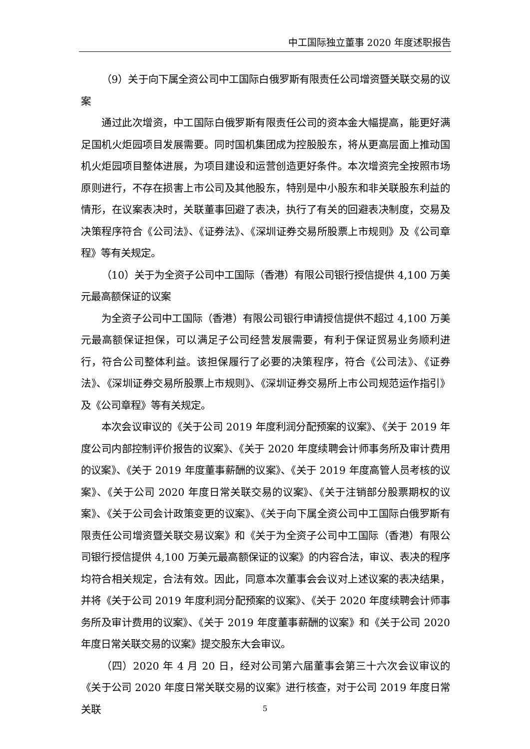中工国际独立董事 2020 年度述职报告
（9）关于向下属全资公司中工国际白俄罗斯有限责任公司增资暨关联交易的议案
通过此次增资，中工国际白俄罗斯有限责任公司的资本金大幅提高，能更好满足国机火炬园项目发展需要。同时国机集团成为控股股东，将从更高层面上推动国机火炬园项目整体进展，为项目建设和运营创造更好条件。本次增资完全按照市场原则进行，不存在损害上市公司及其他股东，特别是中小股东和非关联股东利益的情形，在议案表决时，关联董事回避了表决，执行了有关的回避表决制度，交易及决策程序符合《公司法》、《证券法》、《深圳证券交易所股票上市规则》及《公司章程》等有关规定。
（10）关于为全资子公司中工国际（香港）有限公司银行授信提供 4,100 万美元最高额保证的议案
为全资子公司中工国际（香港）有限公司银行申请授信提供不超过 4,100 万美元最高额保证担保，可以满足子公司经营发展需要，有利于保证贸易业务顺利进行，符合公司整体利益。该担保履行了必要的决策程序，符合《公司法》、《证券法》、《深圳证券交易所股票上市规则》、《深圳证券交易所上市公司规范运作指引》及《公司章程》等有关规定。
本次会议审议的《关于公司 2019 年度利润分配预案的议案》、《关于 2019 年度公司内部控制评价报告的议案》、《关于 2020 年度续聘会计师事务所及审计费用的议案》、《关于 2019 年度董事薪酬的议案》、《关于 2019 年度高管人员考核的议案》、《关于公司 2020 年度日常关联交易的议案》、《关于注销部分股票期权的议案》、《关于公司会计政策变更的议案》、《关于向下属全资公司中工国际白俄罗斯有限责任公司增资暨关联交易议案》和《关于为全资子公司中工国际（香港）有限公司银行授信提供 4,100 万美元最高额保证的议案》的内容合法，审议、表决的程序均符合相关规定，合法有效。因此，同意本次董事会会议对上述议案的表决结果，并将《关于公司 2019 年度利润分配预案的议案》、《关于 2020 年度续聘会计师事务所及审计费用的议案》、《关于 2019 年度董事薪酬的议案》和《关于公司 2020 年度日常关联交易的议案》提交股东大会审议。
（四）2020 年 4 月 20 日，经对公司第六届董事会第三十六次会议审议的《关于公司 2020 年度日常关联交易的议案》进行核查，对于公司 2019 年度日常关联
5